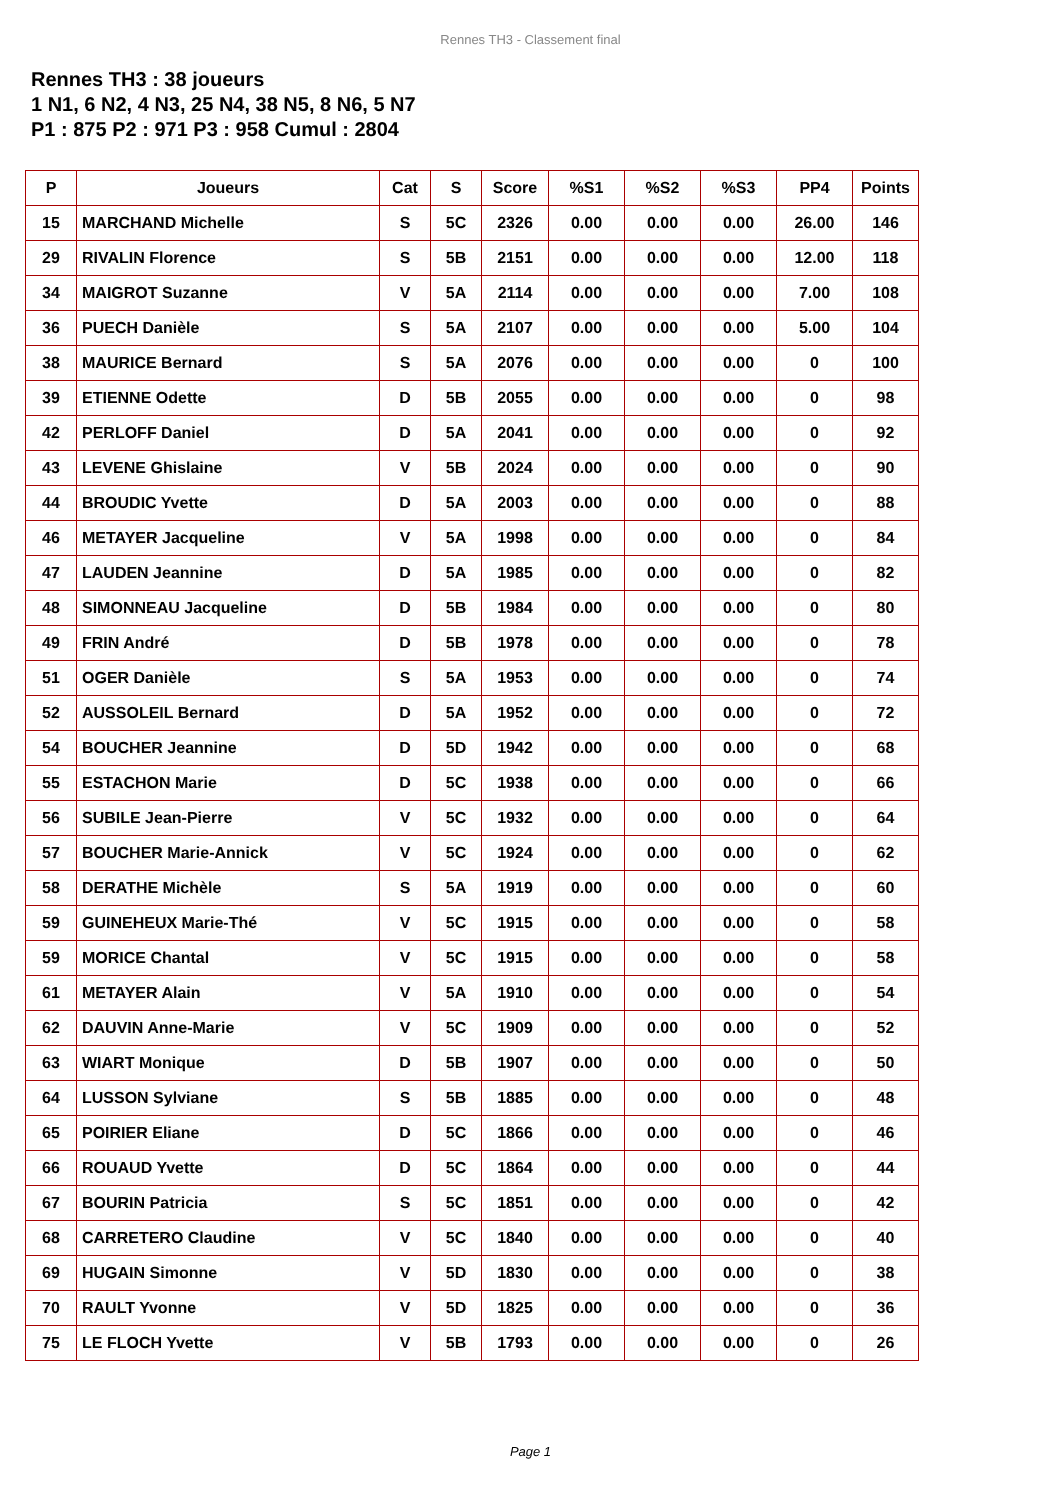Rennes TH3 - Classement final
Rennes TH3 : 38 joueurs
1 N1, 6 N2, 4 N3, 25 N4, 38 N5, 8 N6, 5 N7
P1 : 875 P2 : 971 P3 : 958 Cumul : 2804
| P | Joueurs | Cat | S | Score | %S1 | %S2 | %S3 | PP4 | Points |
| --- | --- | --- | --- | --- | --- | --- | --- | --- | --- |
| 15 | MARCHAND Michelle | S | 5C | 2326 | 0.00 | 0.00 | 0.00 | 26.00 | 146 |
| 29 | RIVALIN Florence | S | 5B | 2151 | 0.00 | 0.00 | 0.00 | 12.00 | 118 |
| 34 | MAIGROT Suzanne | V | 5A | 2114 | 0.00 | 0.00 | 0.00 | 7.00 | 108 |
| 36 | PUECH Danièle | S | 5A | 2107 | 0.00 | 0.00 | 0.00 | 5.00 | 104 |
| 38 | MAURICE Bernard | S | 5A | 2076 | 0.00 | 0.00 | 0.00 | 0 | 100 |
| 39 | ETIENNE Odette | D | 5B | 2055 | 0.00 | 0.00 | 0.00 | 0 | 98 |
| 42 | PERLOFF Daniel | D | 5A | 2041 | 0.00 | 0.00 | 0.00 | 0 | 92 |
| 43 | LEVENE Ghislaine | V | 5B | 2024 | 0.00 | 0.00 | 0.00 | 0 | 90 |
| 44 | BROUDIC Yvette | D | 5A | 2003 | 0.00 | 0.00 | 0.00 | 0 | 88 |
| 46 | METAYER Jacqueline | V | 5A | 1998 | 0.00 | 0.00 | 0.00 | 0 | 84 |
| 47 | LAUDEN Jeannine | D | 5A | 1985 | 0.00 | 0.00 | 0.00 | 0 | 82 |
| 48 | SIMONNEAU Jacqueline | D | 5B | 1984 | 0.00 | 0.00 | 0.00 | 0 | 80 |
| 49 | FRIN André | D | 5B | 1978 | 0.00 | 0.00 | 0.00 | 0 | 78 |
| 51 | OGER Danièle | S | 5A | 1953 | 0.00 | 0.00 | 0.00 | 0 | 74 |
| 52 | AUSSOLEIL Bernard | D | 5A | 1952 | 0.00 | 0.00 | 0.00 | 0 | 72 |
| 54 | BOUCHER Jeannine | D | 5D | 1942 | 0.00 | 0.00 | 0.00 | 0 | 68 |
| 55 | ESTACHON Marie | D | 5C | 1938 | 0.00 | 0.00 | 0.00 | 0 | 66 |
| 56 | SUBILE Jean-Pierre | V | 5C | 1932 | 0.00 | 0.00 | 0.00 | 0 | 64 |
| 57 | BOUCHER Marie-Annick | V | 5C | 1924 | 0.00 | 0.00 | 0.00 | 0 | 62 |
| 58 | DERATHE Michèle | S | 5A | 1919 | 0.00 | 0.00 | 0.00 | 0 | 60 |
| 59 | GUINEHEUX Marie-Thé | V | 5C | 1915 | 0.00 | 0.00 | 0.00 | 0 | 58 |
| 59 | MORICE Chantal | V | 5C | 1915 | 0.00 | 0.00 | 0.00 | 0 | 58 |
| 61 | METAYER Alain | V | 5A | 1910 | 0.00 | 0.00 | 0.00 | 0 | 54 |
| 62 | DAUVIN Anne-Marie | V | 5C | 1909 | 0.00 | 0.00 | 0.00 | 0 | 52 |
| 63 | WIART Monique | D | 5B | 1907 | 0.00 | 0.00 | 0.00 | 0 | 50 |
| 64 | LUSSON Sylviane | S | 5B | 1885 | 0.00 | 0.00 | 0.00 | 0 | 48 |
| 65 | POIRIER Eliane | D | 5C | 1866 | 0.00 | 0.00 | 0.00 | 0 | 46 |
| 66 | ROUAUD Yvette | D | 5C | 1864 | 0.00 | 0.00 | 0.00 | 0 | 44 |
| 67 | BOURIN Patricia | S | 5C | 1851 | 0.00 | 0.00 | 0.00 | 0 | 42 |
| 68 | CARRETERO Claudine | V | 5C | 1840 | 0.00 | 0.00 | 0.00 | 0 | 40 |
| 69 | HUGAIN Simonne | V | 5D | 1830 | 0.00 | 0.00 | 0.00 | 0 | 38 |
| 70 | RAULT Yvonne | V | 5D | 1825 | 0.00 | 0.00 | 0.00 | 0 | 36 |
| 75 | LE FLOCH Yvette | V | 5B | 1793 | 0.00 | 0.00 | 0.00 | 0 | 26 |
Page 1